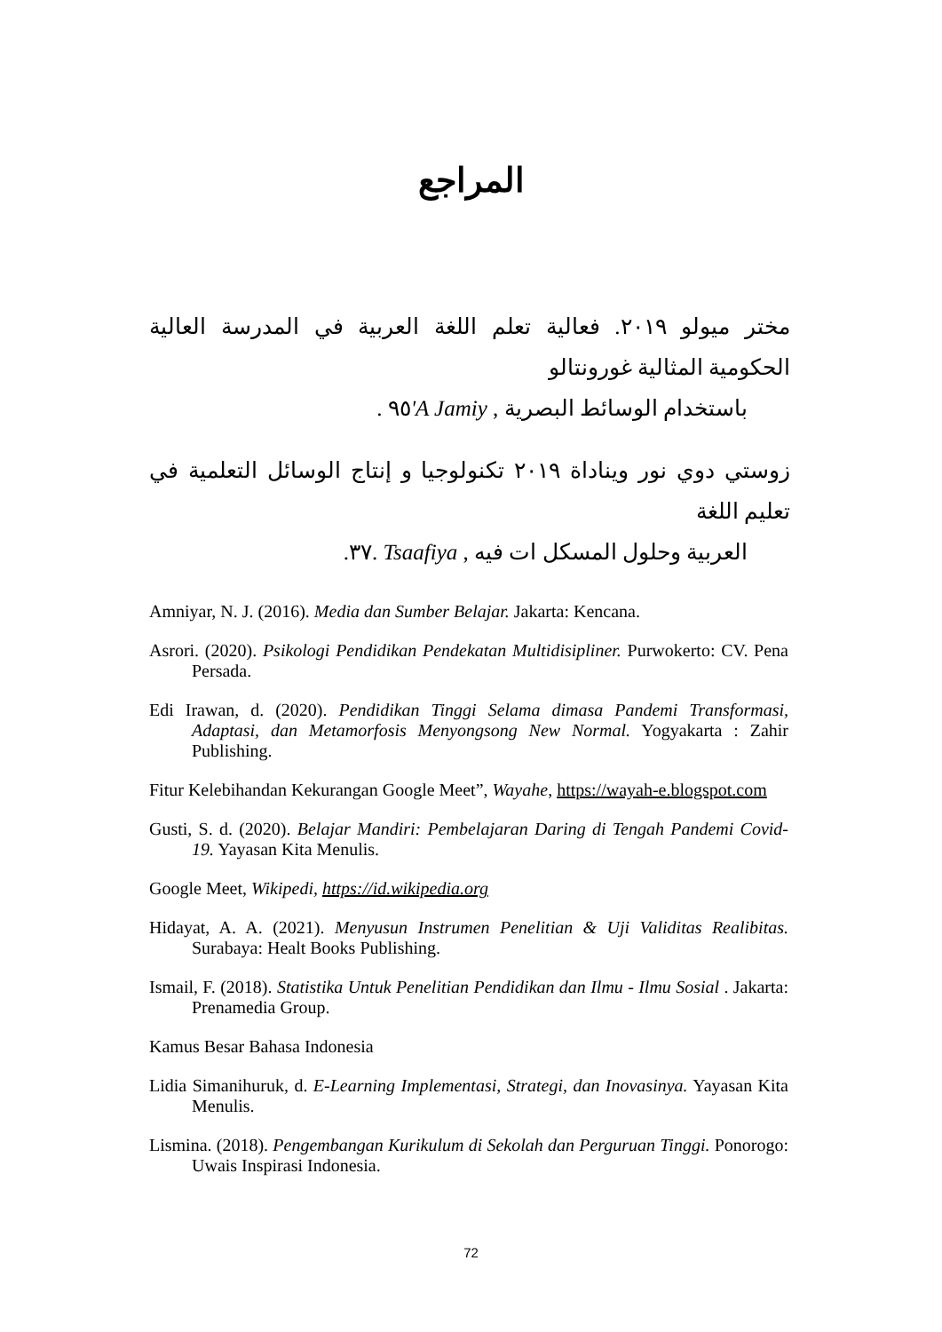المراجع
مختر ميولو ٢٠١٩. فعالية تعلم اللغة العربية في المدرسة العالية الحكومية المثالية غورونتالو
باستخدام الوسائط البصرية , A Jamiy'٩٥ .
زوستي دوي نور ويناداة ٢٠١٩ تكنولوجيا و إنتاج الوسائل التعلمية في تعليم اللغة
العربية وحلول المسكل ات فيه , Tsaafiya .٣٧.
Amniyar, N. J. (2016). Media dan Sumber Belajar. Jakarta: Kencana.
Asrori. (2020). Psikologi Pendidikan Pendekatan Multidisipliner. Purwokerto: CV. Pena Persada.
Edi Irawan, d. (2020). Pendidikan Tinggi Selama dimasa Pandemi Transformasi, Adaptasi, dan Metamorfosis Menyongsong New Normal. Yogyakarta : Zahir Publishing.
Fitur Kelebihandan Kekurangan Google Meet”, Wayahe, https://wayah-e.blogspot.com
Gusti, S. d. (2020). Belajar Mandiri: Pembelajaran Daring di Tengah Pandemi Covid-19. Yayasan Kita Menulis.
Google Meet, Wikipedi, https://id.wikipedia.org
Hidayat, A. A. (2021). Menyusun Instrumen Penelitian & Uji Validitas Realibitas. Surabaya: Healt Books Publishing.
Ismail, F. (2018). Statistika Untuk Penelitian Pendidikan dan Ilmu - Ilmu Sosial . Jakarta: Prenamedia Group.
Kamus Besar Bahasa Indonesia
Lidia Simanihuruk, d. E-Learning Implementasi, Strategi, dan Inovasinya. Yayasan Kita Menulis.
Lismina. (2018). Pengembangan Kurikulum di Sekolah dan Perguruan Tinggi. Ponorogo: Uwais Inspirasi Indonesia.
72